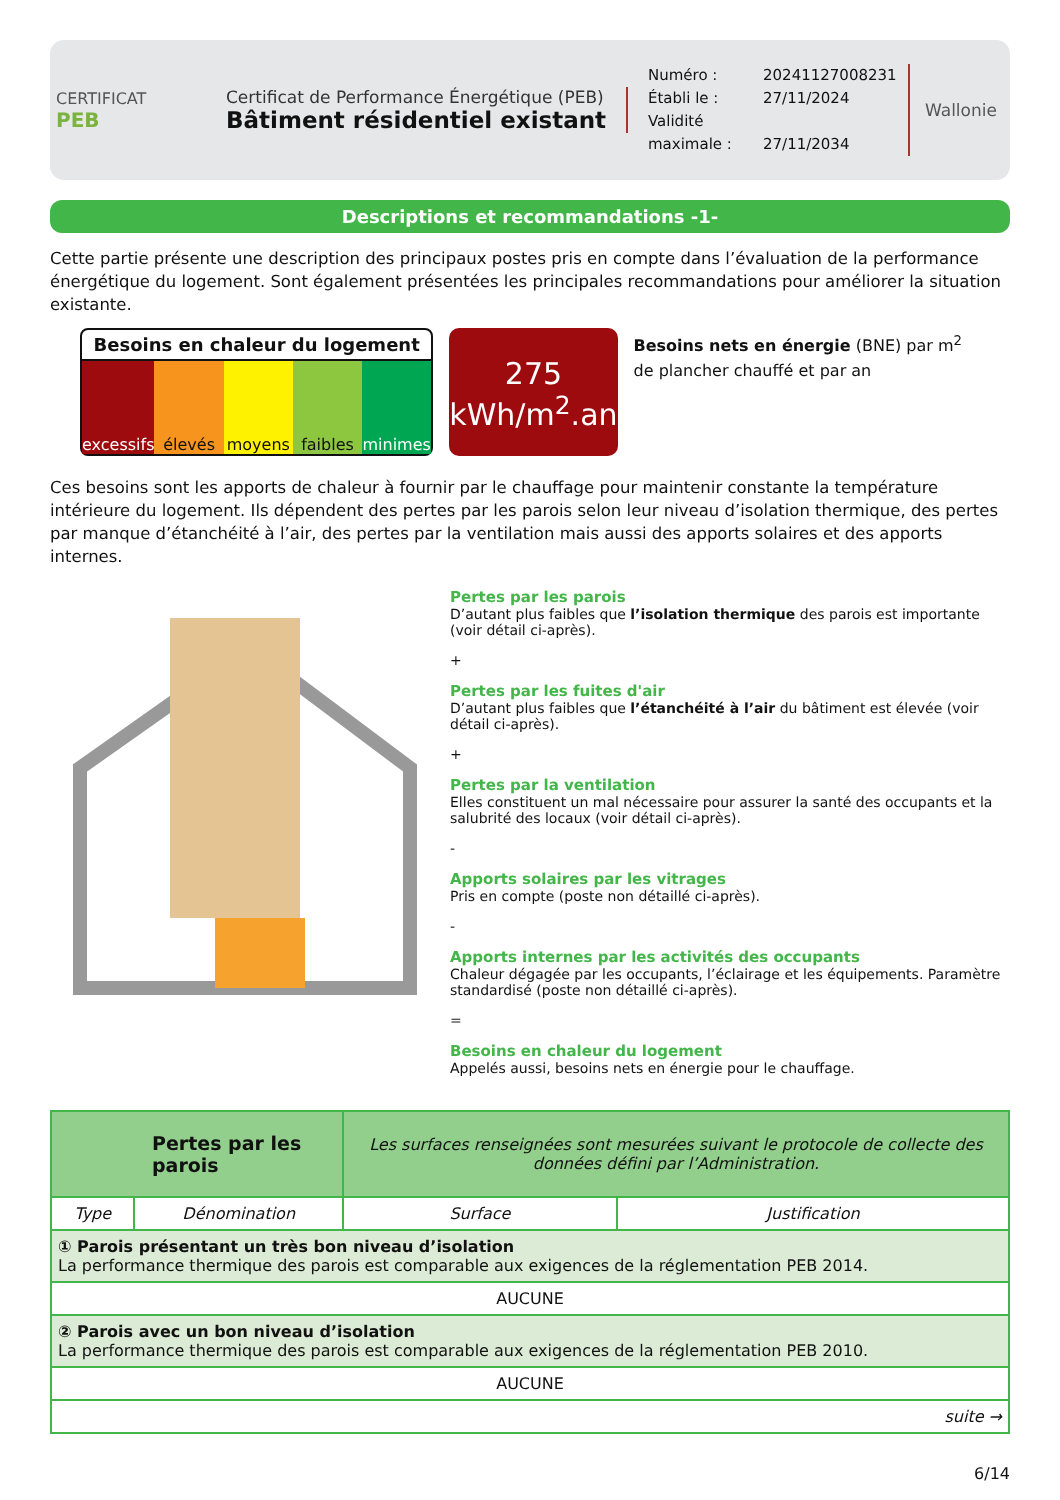CERTIFICAT
PEB
Certificat de Performance Énergétique (PEB)
Bâtiment résidentiel existant
Numéro : 20241127008231
Établi le : 27/11/2024
Validité maximale : 27/11/2034
Wallonie
Descriptions et recommandations -1-
Cette partie présente une description des principaux postes pris en compte dans l’évaluation de la performance énergétique du logement. Sont également présentées les principales recommandations pour améliorer la situation existante.
Besoins en chaleur du logement
excessifs élevés moyens faibles minimes
275
kWh/m<sup>2</sup>.an
Besoins nets en énergie (BNE) par m<sup>2</sup> de plancher chauffé et par an
Ces besoins sont les apports de chaleur à fournir par le chauffage pour maintenir constante la température intérieure du logement. Ils dépendent des pertes par les parois selon leur niveau d’isolation thermique, des pertes par manque d’étanchéité à l’air, des pertes par la ventilation mais aussi des apports solaires et des apports internes.
Pertes par les parois
D’autant plus faibles que l’isolation thermique des parois est importante (voir détail ci-après).
+
Pertes par les fuites d'air
D’autant plus faibles que l’étanchéité à l’air du bâtiment est élevée (voir détail ci-après).
+
Pertes par la ventilation
Elles constituent un mal nécessaire pour assurer la santé des occupants et la salubrité des locaux (voir détail ci-après).
-
Apports solaires par les vitrages
Pris en compte (poste non détaillé ci-après).
-
Apports internes par les activités des occupants
Chaleur dégagée par les occupants, l’éclairage et les équipements. Paramètre standardisé (poste non détaillé ci-après).
=
Besoins en chaleur du logement
Appelés aussi, besoins nets en énergie pour le chauffage.
| Pertes par les parois | | Les surfaces renseignées sont mesurées suivant le protocole de collecte des données défini par l’Administration. | |
| Type | Dénomination | Surface | Justification |
| ① Parois présentant un très bon niveau d’isolation La performance thermique des parois est comparable aux exigences de la réglementation PEB 2014. | | | |
| AUCUNE | | | |
| ② Parois avec un bon niveau d’isolation La performance thermique des parois est comparable aux exigences de la réglementation PEB 2010. | | | |
| AUCUNE | | | |
| suite → | | | |
6/14